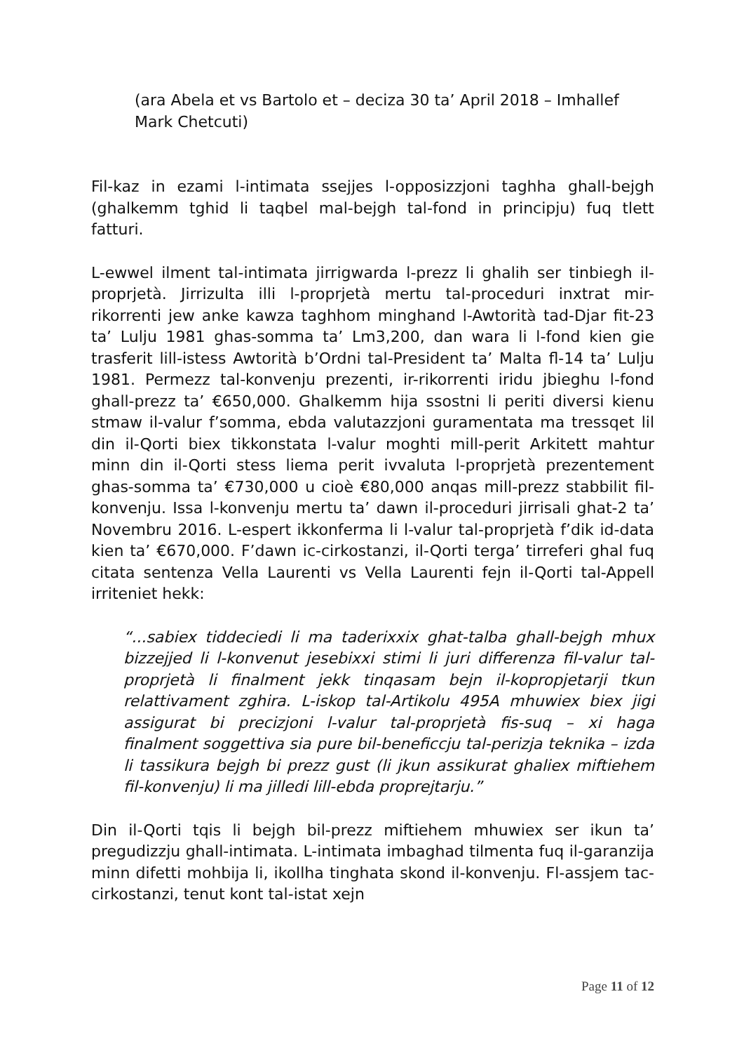(ara Abela et vs Bartolo et – deciza 30 ta’ April 2018 – Imhallef Mark Chetcuti)
Fil-kaz in ezami l-intimata ssejjes l-opposizzjoni taghha ghall-bejgh (ghalkemm tghid li taqbel mal-bejgh tal-fond in principju) fuq tlett fatturi.
L-ewwel ilment tal-intimata jirrigwarda l-prezz li ghalih ser tinbiegh il-proprjetà. Jirrizulta illi l-proprjetà mertu tal-proceduri inxtrat mir-rikorrenti jew anke kawza taghhom minghand l-Awtorità tad-Djar fit-23 ta’ Lulju 1981 ghas-somma ta’ Lm3,200, dan wara li l-fond kien gie trasferit lill-istess Awtorità b’Ordni tal-President ta’ Malta fl-14 ta’ Lulju 1981. Permezz tal-konvenju prezenti, ir-rikorrenti iridu jbieghu l-fond ghall-prezz ta’ €650,000. Ghalkemm hija ssostni li periti diversi kienu stmaw il-valur f’somma, ebda valutazzjoni guramentata ma tressqet lil din il-Qorti biex tikkonstata l-valur moghti mill-perit Arkitett mahtur minn din il-Qorti stess liema perit ivvaluta l-proprjetà prezentement ghas-somma ta’ €730,000 u cioè €80,000 anqas mill-prezz stabbilit fil-konvenju. Issa l-konvenju mertu ta’ dawn il-proceduri jirrisali ghat-2 ta’ Novembru 2016. L-espert ikkonferma li l-valur tal-proprjetà f’dik id-data kien ta’ €670,000. F’dawn ic-cirkostanzi, il-Qorti terga’ tirreferi ghal fuq citata sentenza Vella Laurenti vs Vella Laurenti fejn il-Qorti tal-Appell irriteniet hekk:
“...sabiex tiddeciedi li ma taderixxix ghat-talba ghall-bejgh mhux bizzejjed li l-konvenut jesebixxi stimi li juri differenza fil-valur tal-proprjetà li finalment jekk tinqasam bejn il-kopropjetarji tkun relattivament zghira. L-iskop tal-Artikolu 495A mhuwiex biex jigi assigurat bi precizjoni l-valur tal-proprjetà fis-suq – xi haga finalment soggettiva sia pure bil-beneficcju tal-perizja teknika – izda li tassikura bejgh bi prezz gust (li jkun assikurat ghaliex miftiehem fil-konvenju) li ma jilledi lill-ebda proprejtarju.”
Din il-Qorti tqis li bejgh bil-prezz miftiehem mhuwiex ser ikun ta’ pregudizzju ghall-intimata. L-intimata imbaghad tilmenta fuq il-garanzija minn difetti mohbija li, ikollha tinghata skond il-konvenju. Fl-assjem tac-cirkostanzi, tenut kont tal-istat xejn
Page 11 of 12